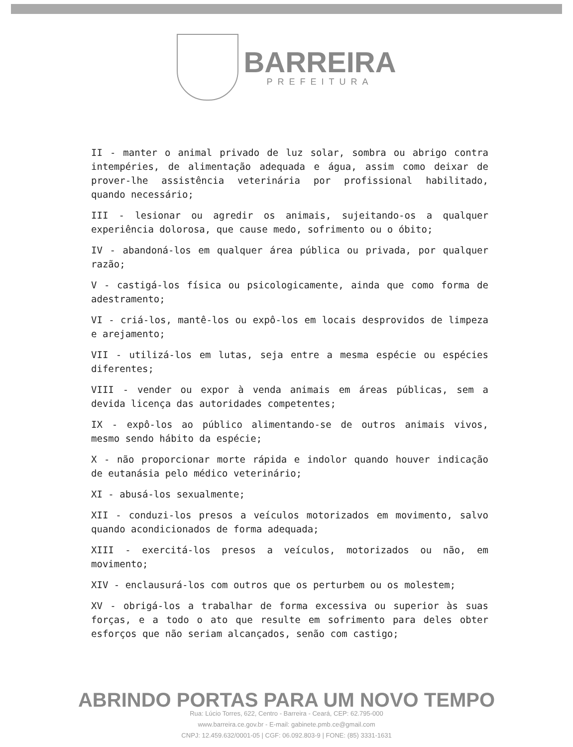BARREIRA
PREFEITURA
II - manter o animal privado de luz solar, sombra ou abrigo contra intempéries, de alimentação adequada e água, assim como deixar de prover-lhe assistência veterinária por profissional habilitado, quando necessário;
III - lesionar ou agredir os animais, sujeitando-os a qualquer experiência dolorosa, que cause medo, sofrimento ou o óbito;
IV - abandoná-los em qualquer área pública ou privada, por qualquer razão;
V - castigá-los física ou psicologicamente, ainda que como forma de adestramento;
VI - criá-los, mantê-los ou expô-los em locais desprovidos de limpeza e arejamento;
VII - utilizá-los em lutas, seja entre a mesma espécie ou espécies diferentes;
VIII - vender ou expor à venda animais em áreas públicas, sem a devida licença das autoridades competentes;
IX - expô-los ao público alimentando-se de outros animais vivos, mesmo sendo hábito da espécie;
X - não proporcionar morte rápida e indolor quando houver indicação de eutanásia pelo médico veterinário;
XI - abusá-los sexualmente;
XII - conduzi-los presos a veículos motorizados em movimento, salvo quando acondicionados de forma adequada;
XIII - exercitá-los presos a veículos, motorizados ou não, em movimento;
XIV - enclausurá-los com outros que os perturbem ou os molestem;
XV - obrigá-los a trabalhar de forma excessiva ou superior às suas forças, e a todo o ato que resulte em sofrimento para deles obter esforços que não seriam alcançados, senão com castigo;
ABRINDO PORTAS PARA UM NOVO TEMPO
Rua: Lúcio Torres, 622, Centro - Barreira - Ceará, CEP: 62.795-000
www.barreira.ce.gov.br - E-mail: gabinete.pmb.ce@gmail.com
CNPJ: 12.459.632/0001-05 | CGF: 06.092.803-9 | FONE: (85) 3331-1631